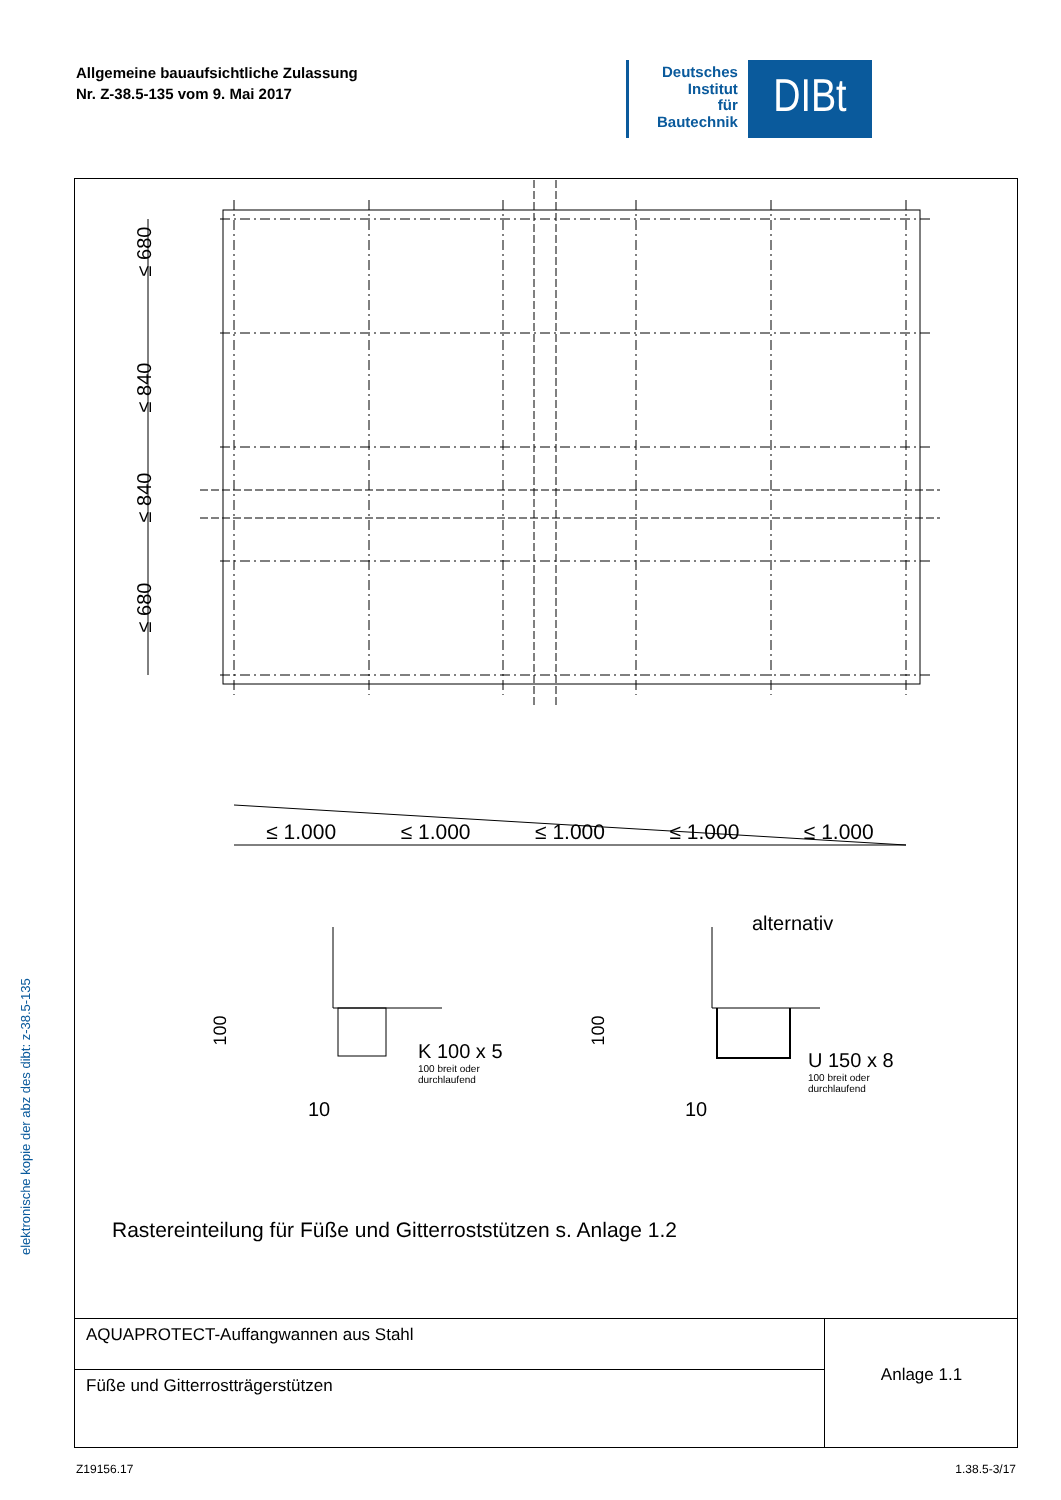Allgemeine bauaufsichtliche Zulassung
Nr. Z-38.5-135 vom 9. Mai 2017
Deutsches
Institut
für
Bautechnik
DIBt
≤ 680
≤ 840
≤ 840
≤ 680
≤ 1.000 ≤ 1.000 ≤ 1.000 ≤ 1.000 ≤ 1.000
alternativ
100 100
K 100 x 5
100 breit oder
durchlaufend
U 150 x 8
100 breit oder
durchlaufend
10 10
Rastereinteilung für Füße und Gitterroststützen s. Anlage 1.2
AQUAPROTECT-Auffangwannen aus Stahl
Füße und Gitterrostträgerstützen
Anlage 1.1
elektronische kopie der abz des dibt: z-38.5-135
Z19156.17 1.38.5-3/17